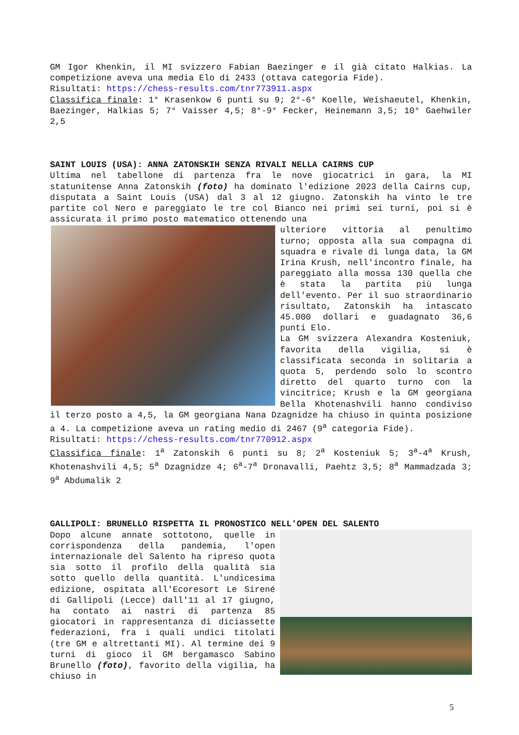GM Igor Khenkin, il MI svizzero Fabian Baezinger e il già citato Halkias. La competizione aveva una media Elo di 2433 (ottava categoria Fide).
Risultati: https://chess-results.com/tnr773911.aspx
Classifica finale: 1° Krasenkow 6 punti su 9; 2°-6° Koelle, Weishaeutel, Khenkin, Baezinger, Halkias 5; 7° Vaisser 4,5; 8°-9° Fecker, Heinemann 3,5; 10° Gaehwiler 2,5
SAINT LOUIS (USA): ANNA ZATONSKIH SENZA RIVALI NELLA CAIRNS CUP
Ultima nel tabellone di partenza fra le nove giocatrici in gara, la MI statunitense Anna Zatonskih (foto) ha dominato l'edizione 2023 della Cairns cup, disputata a Saint Louis (USA) dal 3 al 12 giugno. Zatonskih ha vinto le tre partite col Nero e pareggiato le tre col Bianco nei primi sei turni, poi si è assicurata il primo posto matematico ottenendo una
ulteriore vittoria al penultimo turno; opposta alla sua compagna di squadra e rivale di lunga data, la GM Irina Krush, nell'incontro finale, ha pareggiato alla mossa 130 quella che è stata la partita più lunga dell'evento. Per il suo straordinario risultato, Zatonskih ha intascato 45.000 dollari e guadagnato 36,6 punti Elo.
La GM svizzera Alexandra Kosteniuk, favorita della vigilia, si è classificata seconda in solitaria a quota 5, perdendo solo lo scontro diretto del quarto turno con la vincitrice; Krush e la GM georgiana Bella Khotenashvili hanno condiviso il terzo posto a 4,5, la GM georgiana Nana Dzagnidze ha chiuso in quinta posizione a 4. La competizione aveva un rating medio di 2467 (9<sup>a</sup> categoria Fide).
Risultati: https://chess-results.com/tnr770912.aspx
Classifica finale: 1<sup>a</sup> Zatonskih 6 punti su 8; 2<sup>a</sup> Kosteniuk 5; 3<sup>a</sup>-4<sup>a</sup> Krush, Khotenashvili 4,5; 5<sup>a</sup> Dzagnidze 4; 6<sup>a</sup>-7<sup>a</sup> Dronavalli, Paehtz 3,5; 8<sup>a</sup> Mammadzada 3; 9<sup>a</sup> Abdumalik 2
GALLIPOLI: BRUNELLO RISPETTA IL PRONOSTICO NELL'OPEN DEL SALENTO
Dopo alcune annate sottotono, quelle in corrispondenza della pandemia, l'open internazionale del Salento ha ripreso quota sia sotto il profilo della qualità sia sotto quello della quantità. L'undicesima edizione, ospitata all'Ecoresort Le Sirené di Gallipoli (Lecce) dall'11 al 17 giugno, ha contato ai nastri di partenza 85 giocatori in rappresentanza di diciassette federazioni, fra i quali undici titolati (tre GM e altrettanti MI). Al termine dei 9 turni di gioco il GM bergamasco Sabino Brunello (foto), favorito della vigilia, ha chiuso in
5